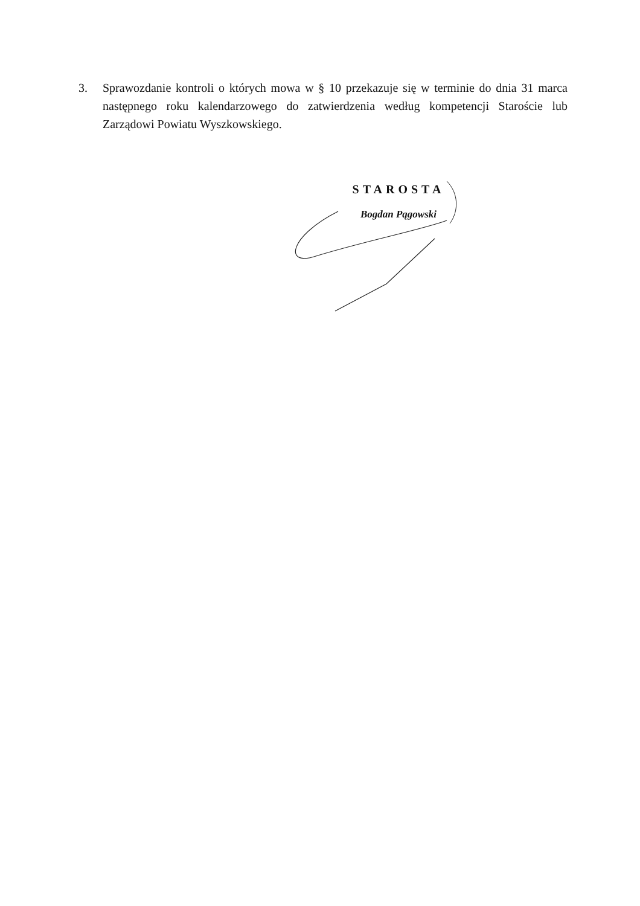3. Sprawozdanie kontroli o których mowa w § 10 przekazuje się w terminie do dnia 31 marca następnego roku kalendarzowego do zatwierdzenia według kompetencji Staroście lub Zarządowi Powiatu Wyszkowskiego.
STAROSTA
Bogdan Pągowski